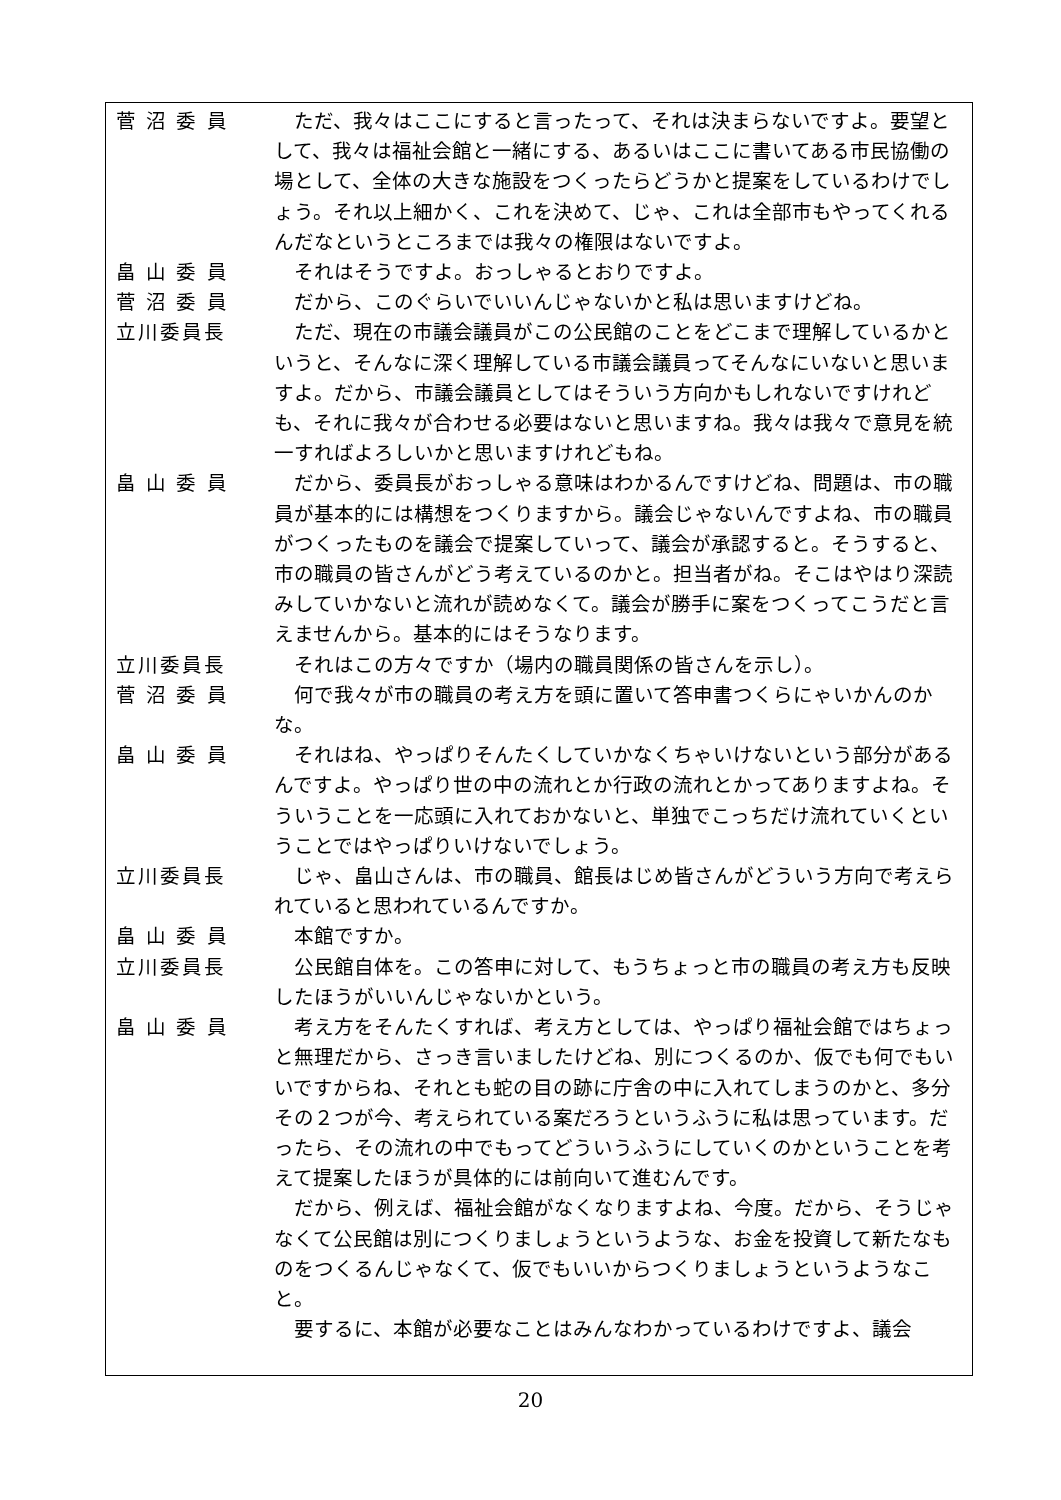菅 沼 委 員 　ただ、我々はここにすると言ったって、それは決まらないですよ。要望として、我々は福祉会館と一緒にする、あるいはここに書いてある市民協働の場として、全体の大きな施設をつくったらどうかと提案をしているわけでしょう。それ以上細かく、これを決めて、じゃ、これは全部市もやってくれるんだなというところまでは我々の権限はないですよ。
畠 山 委 員 　それはそうですよ。おっしゃるとおりですよ。
菅 沼 委 員 　だから、このぐらいでいいんじゃないかと私は思いますけどね。
立川委員長 　ただ、現在の市議会議員がこの公民館のことをどこまで理解しているかというと、そんなに深く理解している市議会議員ってそんなにいないと思いますよ。だから、市議会議員としてはそういう方向かもしれないですけれども、それに我々が合わせる必要はないと思いますね。我々は我々で意見を統一すればよろしいかと思いますけれどもね。
畠 山 委 員 　だから、委員長がおっしゃる意味はわかるんですけどね、問題は、市の職員が基本的には構想をつくりますから。議会じゃないんですよね、市の職員がつくったものを議会で提案していって、議会が承認すると。そうすると、市の職員の皆さんがどう考えているのかと。担当者がね。そこはやはり深読みしていかないと流れが読めなくて。議会が勝手に案をつくってこうだと言えませんから。基本的にはそうなります。
立川委員長 　それはこの方々ですか（場内の職員関係の皆さんを示し）。
菅 沼 委 員 　何で我々が市の職員の考え方を頭に置いて答申書つくらにゃいかんのかな。
畠 山 委 員 　それはね、やっぱりそんたくしていかなくちゃいけないという部分があるんですよ。やっぱり世の中の流れとか行政の流れとかってありますよね。そういうことを一応頭に入れておかないと、単独でこっちだけ流れていくということではやっぱりいけないでしょう。
立川委員長 　じゃ、畠山さんは、市の職員、館長はじめ皆さんがどういう方向で考えられていると思われているんですか。
畠 山 委 員 　本館ですか。
立川委員長 　公民館自体を。この答申に対して、もうちょっと市の職員の考え方も反映したほうがいいんじゃないかという。
畠 山 委 員 　考え方をそんたくすれば、考え方としては、やっぱり福祉会館ではちょっと無理だから、さっき言いましたけどね、別につくるのか、仮でも何でもいいですからね、それとも蛇の目の跡に庁舎の中に入れてしまうのかと、多分その２つが今、考えられている案だろうというふうに私は思っています。だったら、その流れの中でもってどういうふうにしていくのかということを考えて提案したほうが具体的には前向いて進むんです。
　だから、例えば、福祉会館がなくなりますよね、今度。だから、そうじゃなくて公民館は別につくりましょうというような、お金を投資して新たなものをつくるんじゃなくて、仮でもいいからつくりましょうというようなこと。
　要するに、本館が必要なことはみんなわかっているわけですよ、議会
20